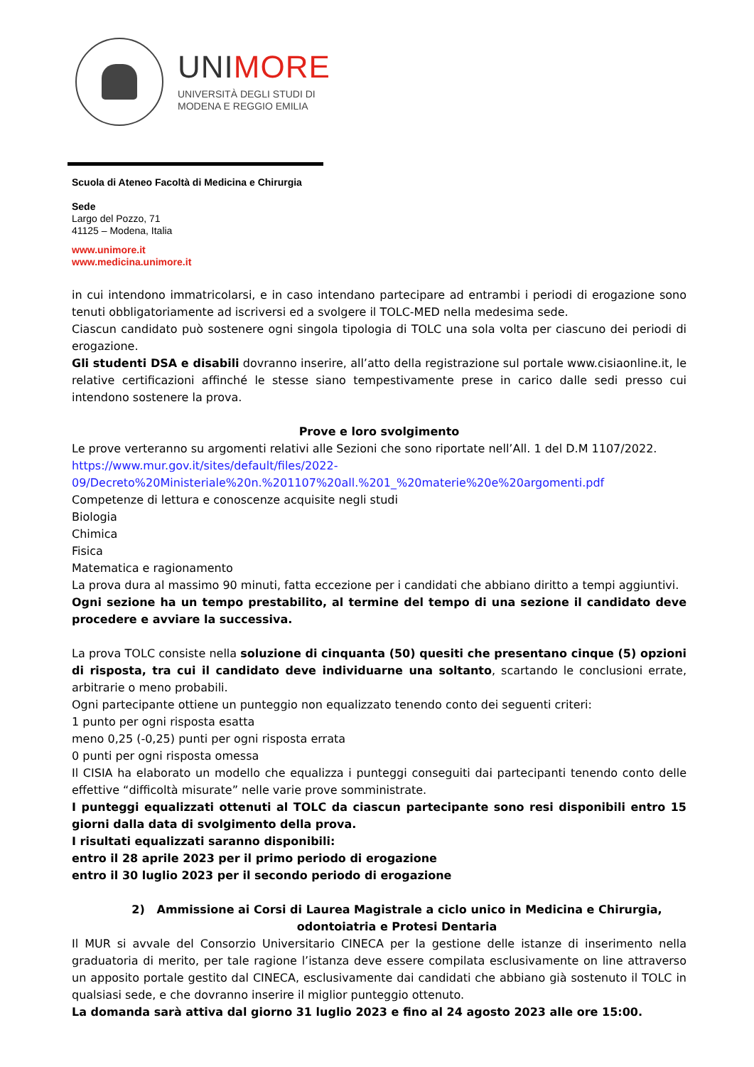UNIMORE
UNIVERSITÀ DEGLI STUDI DI
MODENA E REGGIO EMILIA
Scuola di Ateneo Facoltà di Medicina e Chirurgia
Sede
Largo del Pozzo, 71
41125 – Modena, Italia
www.unimore.it
www.medicina.unimore.it
in cui intendono immatricolarsi, e in caso intendano partecipare ad entrambi i periodi di erogazione sono tenuti obbligatoriamente ad iscriversi ed a svolgere il TOLC-MED nella medesima sede.
Ciascun candidato può sostenere ogni singola tipologia di TOLC una sola volta per ciascuno dei periodi di erogazione.
Gli studenti DSA e disabili dovranno inserire, all’atto della registrazione sul portale www.cisiaonline.it, le relative certificazioni affinché le stesse siano tempestivamente prese in carico dalle sedi presso cui intendono sostenere la prova.
Prove e loro svolgimento
Le prove verteranno su argomenti relativi alle Sezioni che sono riportate nell’All. 1 del D.M 1107/2022.
https://www.mur.gov.it/sites/default/files/2022-
09/Decreto%20Ministeriale%20n.%201107%20all.%201_%20materie%20e%20argomenti.pdf
Competenze di lettura e conoscenze acquisite negli studi
Biologia
Chimica
Fisica
Matematica e ragionamento
La prova dura al massimo 90 minuti, fatta eccezione per i candidati che abbiano diritto a tempi aggiuntivi.
Ogni sezione ha un tempo prestabilito, al termine del tempo di una sezione il candidato deve procedere e avviare la successiva.
La prova TOLC consiste nella soluzione di cinquanta (50) quesiti che presentano cinque (5) opzioni di risposta, tra cui il candidato deve individuarne una soltanto, scartando le conclusioni errate, arbitrarie o meno probabili.
Ogni partecipante ottiene un punteggio non equalizzato tenendo conto dei seguenti criteri:
1 punto per ogni risposta esatta
meno 0,25 (-0,25) punti per ogni risposta errata
0 punti per ogni risposta omessa
Il CISIA ha elaborato un modello che equalizza i punteggi conseguiti dai partecipanti tenendo conto delle effettive “difficoltà misurate” nelle varie prove somministrate.
I punteggi equalizzati ottenuti al TOLC da ciascun partecipante sono resi disponibili entro 15 giorni dalla data di svolgimento della prova.
I risultati equalizzati saranno disponibili:
entro il 28 aprile 2023 per il primo periodo di erogazione
entro il 30 luglio 2023 per il secondo periodo di erogazione
2) Ammissione ai Corsi di Laurea Magistrale a ciclo unico in Medicina e Chirurgia, odontoiatria e Protesi Dentaria
Il MUR si avvale del Consorzio Universitario CINECA per la gestione delle istanze di inserimento nella graduatoria di merito, per tale ragione l’istanza deve essere compilata esclusivamente on line attraverso un apposito portale gestito dal CINECA, esclusivamente dai candidati che abbiano già sostenuto il TOLC in qualsiasi sede, e che dovranno inserire il miglior punteggio ottenuto.
La domanda sarà attiva dal giorno 31 luglio 2023 e fino al 24 agosto 2023 alle ore 15:00.